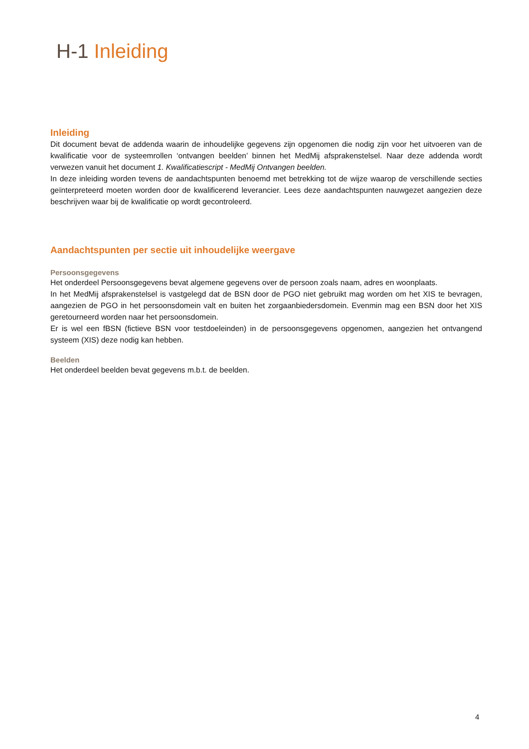H-1 Inleiding
Inleiding
Dit document bevat de addenda waarin de inhoudelijke gegevens zijn opgenomen die nodig zijn voor het uitvoeren van de kwalificatie voor de systeemrollen ‘ontvangen beelden’ binnen het MedMij afsprakenstelsel. Naar deze addenda wordt verwezen vanuit het document 1. Kwalificatiescript - MedMij Ontvangen beelden.
In deze inleiding worden tevens de aandachtspunten benoemd met betrekking tot de wijze waarop de verschillende secties geïnterpreteerd moeten worden door de kwalificerend leverancier. Lees deze aandachtspunten nauwgezet aangezien deze beschrijven waar bij de kwalificatie op wordt gecontroleerd.
Aandachtspunten per sectie uit inhoudelijke weergave
Persoonsgegevens
Het onderdeel Persoonsgegevens bevat algemene gegevens over de persoon zoals naam, adres en woonplaats.
In het MedMij afsprakenstelsel is vastgelegd dat de BSN door de PGO niet gebruikt mag worden om het XIS te bevragen, aangezien de PGO in het persoonsdomein valt en buiten het zorgaanbiedersdomein. Evenmin mag een BSN door het XIS geretourneerd worden naar het persoonsdomein.
Er is wel een fBSN (fictieve BSN voor testdoeleinden) in de persoonsgegevens opgenomen, aangezien het ontvangend systeem (XIS) deze nodig kan hebben.
Beelden
Het onderdeel beelden bevat gegevens m.b.t. de beelden.
4